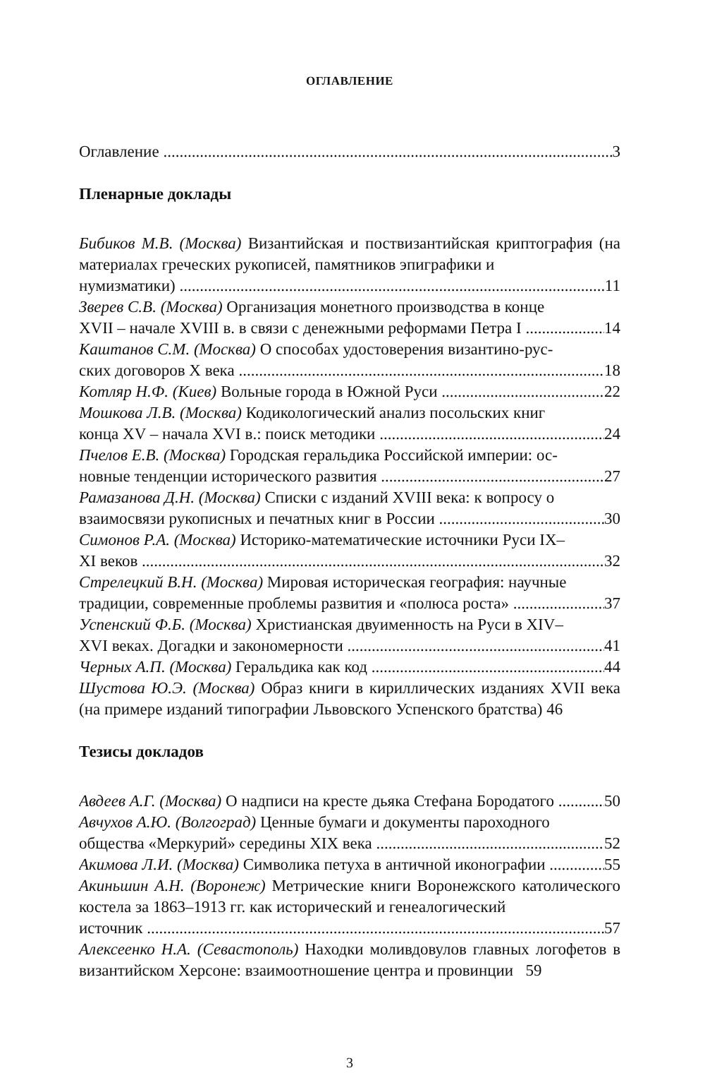ОГЛАВЛЕНИЕ
Оглавление 3
Пленарные доклады
Бибиков М.В. (Москва) Византийская и поствизантийская криптография (на материалах греческих рукописей, памятников эпиграфики и
нумизматики) 11
Зверев С.В. (Москва) Организация монетного производства в конце
XVII – начале XVIII в. в связи с денежными реформами Петра I 14
Каштанов С.М. (Москва) О способах удостоверения византино-рус-
ских договоров X века 18
Котляр Н.Ф. (Киев) Вольные города в Южной Руси 22
Мошкова Л.В. (Москва) Кодикологический анализ посольских книг
конца XV – начала XVI в.: поиск методики 24
Пчелов Е.В. (Москва) Городская геральдика Российской империи: ос-
новные тенденции исторического развития 27
Рамазанова Д.Н. (Москва) Списки с изданий XVIII века: к вопросу о
взаимосвязи рукописных и печатных книг в России 30
Симонов Р.А. (Москва) Историко-математические источники Руси IX–
XI веков 32
Стрелецкий В.Н. (Москва) Мировая историческая география: научные
традиции, современные проблемы развития и «полюса роста» 37
Успенский Ф.Б. (Москва) Христианская двуименность на Руси в XIV–
XVI веках. Догадки и закономерности 41
Черных А.П. (Москва) Геральдика как код 44
Шустова Ю.Э. (Москва) Образ книги в кириллических изданиях XVII века (на примере изданий типографии Львовского Успенского братства) 46
Тезисы докладов
Авдеев А.Г. (Москва) О надписи на кресте дьяка Стефана Бородатого 50
Авчухов А.Ю. (Волгоград) Ценные бумаги и документы пароходного
общества «Меркурий» середины XIX века 52
Акимова Л.И. (Москва) Символика петуха в античной иконографии 55
Акиньшин А.Н. (Воронеж) Метрические книги Воронежского католического костела за 1863–1913 гг. как исторический и генеалогический
источник 57
Алексеенко Н.А. (Севастополь) Находки моливдовулов главных логофетов в византийском Херсоне: взаимоотношение центра и провинции 59
3